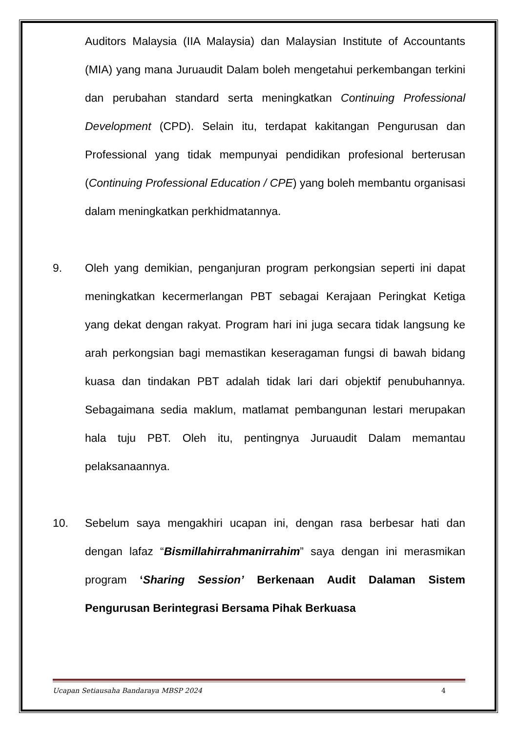Auditors Malaysia (IIA Malaysia) dan Malaysian Institute of Accountants (MIA) yang mana Juruaudit Dalam boleh mengetahui perkembangan terkini dan perubahan standard serta meningkatkan Continuing Professional Development (CPD). Selain itu, terdapat kakitangan Pengurusan dan Professional yang tidak mempunyai pendidikan profesional berterusan (Continuing Professional Education / CPE) yang boleh membantu organisasi dalam meningkatkan perkhidmatannya.
9. Oleh yang demikian, penganjuran program perkongsian seperti ini dapat meningkatkan kecermerlangan PBT sebagai Kerajaan Peringkat Ketiga yang dekat dengan rakyat. Program hari ini juga secara tidak langsung ke arah perkongsian bagi memastikan keseragaman fungsi di bawah bidang kuasa dan tindakan PBT adalah tidak lari dari objektif penubuhannya. Sebagaimana sedia maklum, matlamat pembangunan lestari merupakan hala tuju PBT. Oleh itu, pentingnya Juruaudit Dalam memantau pelaksanaannya.
10. Sebelum saya mengakhiri ucapan ini, dengan rasa berbesar hati dan dengan lafaz “Bismillahirrahmanirrahim” saya dengan ini merasmikan program ‘Sharing Session’ Berkenaan Audit Dalaman Sistem Pengurusan Berintegrasi Bersama Pihak Berkuasa
Ucapan Setiausaha Bandaraya MBSP 2024 4